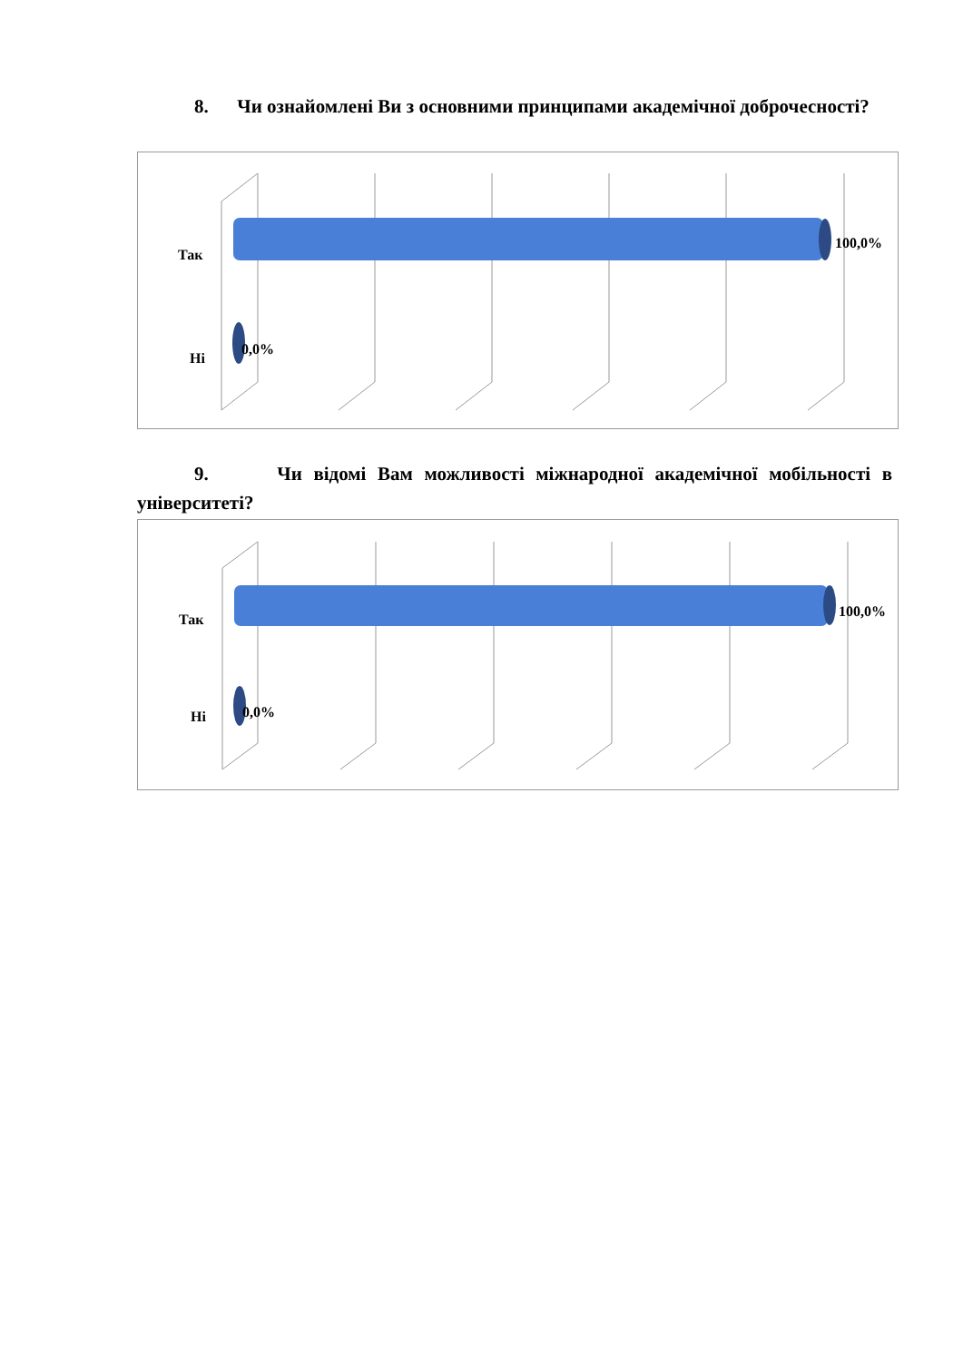8. Чи ознайомлені Ви з основними принципами академічної доброчесності?
Так
Ні
100,0%
0,0%
9. Чи відомі Вам можливості міжнародної академічної мобільності в університеті?
Так
Ні
100,0%
0,0%